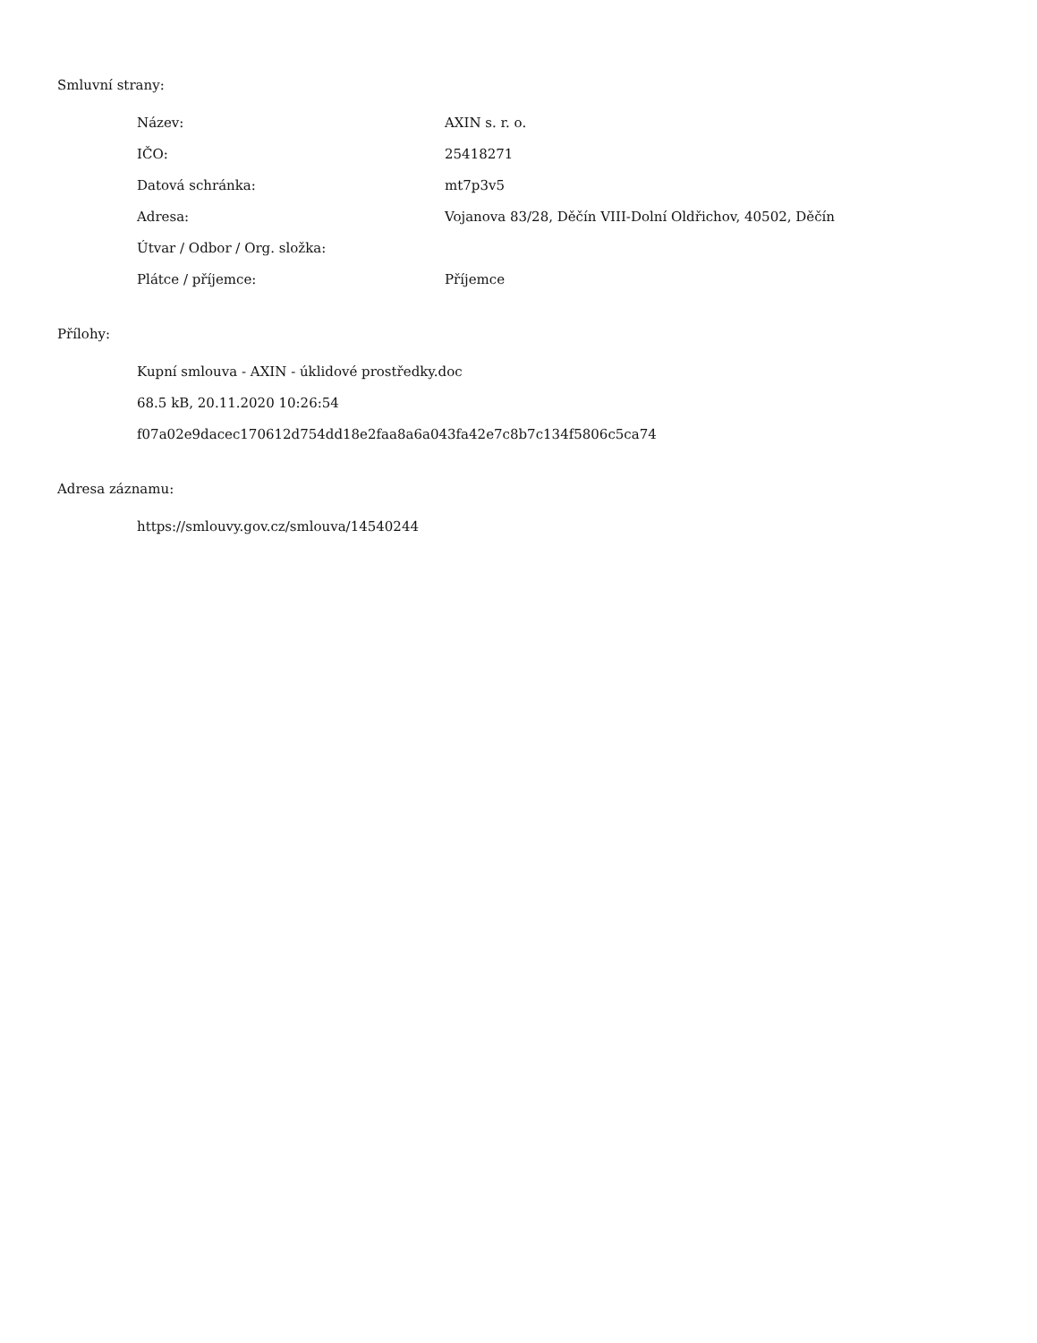Smluvní strany:
| Název: | AXIN s. r. o. |
| IČO: | 25418271 |
| Datová schránka: | mt7p3v5 |
| Adresa: | Vojanova 83/28, Děčín VIII-Dolní Oldřichov, 40502, Děčín |
| Útvar / Odbor / Org. složka: | |
| Plátce / příjemce: | Příjemce |
Přílohy:
Kupní smlouva - AXIN - úklidové prostředky.doc
68.5 kB, 20.11.2020 10:26:54
f07a02e9dacec170612d754dd18e2faa8a6a043fa42e7c8b7c134f5806c5ca74
Adresa záznamu:
https://smlouvy.gov.cz/smlouva/14540244